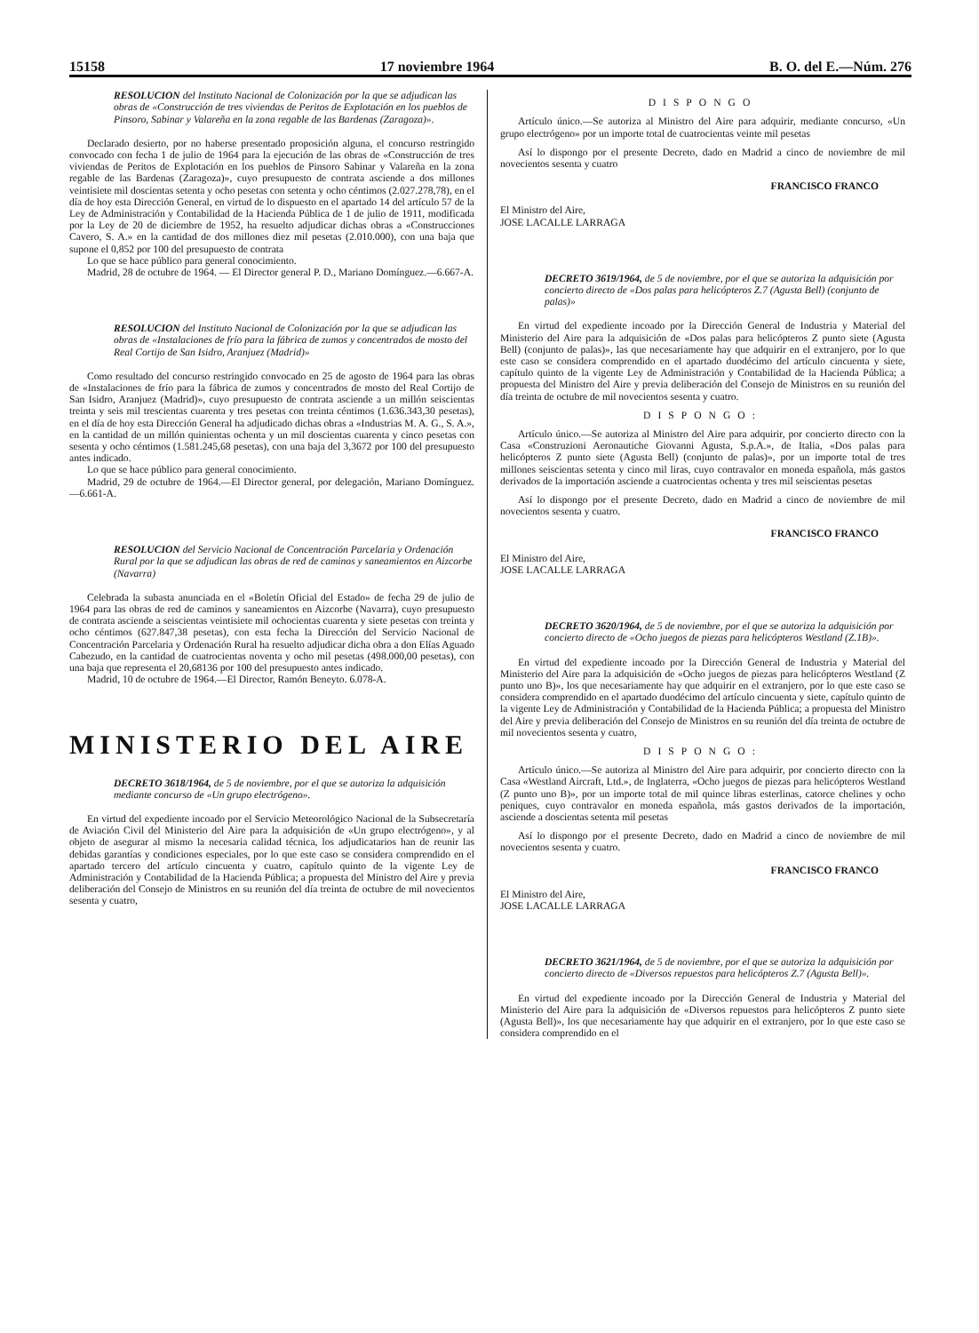15158 17 noviembre 1964 B. O. del E.—Núm. 276
RESOLUCION del Instituto Nacional de Colonización por la que se adjudican las obras de «Construcción de tres viviendas de Peritos de Explotación en los pueblos de Pinsoro, Sabinar y Valareña en la zona regable de las Bardenas (Zaragoza)».
Declarado desierto, por no haberse presentado proposición alguna, el concurso restringido convocado con fecha 1 de julio de 1964 para la ejecución de las obras de «Construcción de tres viviendas de Peritos de Explotación en los pueblos de Pinsoro Sabinar y Valareña en la zona regable de las Bardenas (Zaragoza)», cuyo presupuesto de contrata asciende a dos millones veintisiete mil doscientas setenta y ocho pesetas con setenta y ocho céntimos (2.027.278,78), en el día de hoy esta Dirección General, en virtud de lo dispuesto en el apartado 14 del artículo 57 de la Ley de Administración y Contabilidad de la Hacienda Pública de 1 de julio de 1911, modificada por la Ley de 20 de diciembre de 1952, ha resuelto adjudicar dichas obras a «Construcciones Cavero, S. A.» en la cantidad de dos millones diez mil pesetas (2.010.000), con una baja que supone el 0,852 por 100 del presupuesto de contrata
Lo que se hace público para general conocimiento.
Madrid, 28 de octubre de 1964. — El Director general P. D., Mariano Domínguez.—6.667-A.
RESOLUCION del Instituto Nacional de Colonización por la que se adjudican las obras de «Instalaciones de frío para la fábrica de zumos y concentrados de mosto del Real Cortijo de San Isidro, Aranjuez (Madrid)»
Como resultado del concurso restringido convocado en 25 de agosto de 1964 para las obras de «Instalaciones de frío para la fábrica de zumos y concentrados de mosto del Real Cortijo de San Isidro, Aranjuez (Madrid)», cuyo presupuesto de contrata asciende a un millón seiscientas treinta y seis mil trescientas cuarenta y tres pesetas con treinta céntimos (1.636.343,30 pesetas), en el día de hoy esta Dirección General ha adjudicado dichas obras a «Industrias M. A. G., S. A.», en la cantidad de un millón quinientas ochenta y un mil doscientas cuarenta y cinco pesetas con sesenta y ocho céntimos (1.581.245,68 pesetas), con una baja del 3,3672 por 100 del presupuesto antes indicado.
Lo que se hace público para general conocimiento.
Madrid, 29 de octubre de 1964.—El Director general, por delegación, Mariano Domínguez.—6.661-A.
RESOLUCION del Servicio Nacional de Concentración Parcelaria y Ordenación Rural por la que se adjudican las obras de red de caminos y saneamientos en Aizcorbe (Navarra)
Celebrada la subasta anunciada en el «Boletín Oficial del Estado» de fecha 29 de julio de 1964 para las obras de red de caminos y saneamientos en Aizcorbe (Navarra), cuyo presupuesto de contrata asciende a seiscientas veintisiete mil ochocientas cuarenta y siete pesetas con treinta y ocho céntimos (627.847,38 pesetas), con esta fecha la Dirección del Servicio Nacional de Concentración Parcelaria y Ordenación Rural ha resuelto adjudicar dicha obra a don Elías Aguado Cabezudo, en la cantidad de cuatrocientas noventa y ocho mil pesetas (498.000,00 pesetas), con una baja que representa el 20,68136 por 100 del presupuesto antes indicado.
Madrid, 10 de octubre de 1964.—El Director, Ramón Beneyto. 6.078-A.
MINISTERIO DEL AIRE
DECRETO 3618/1964, de 5 de noviembre, por el que se autoriza la adquisición mediante concurso de «Un grupo electrógeno».
En virtud del expediente incoado por el Servicio Meteorológico Nacional de la Subsecretaría de Aviación Civil del Ministerio del Aire para la adquisición de «Un grupo electrógeno», y al objeto de asegurar al mismo la necesaria calidad técnica, los adjudicatarios han de reunir las debidas garantías y condiciones especiales, por lo que este caso se considera comprendido en el apartado tercero del artículo cincuenta y cuatro, capítulo quinto de la vigente Ley de Administración y Contabilidad de la Hacienda Pública; a propuesta del Ministro del Aire y previa deliberación del Consejo de Ministros en su reunión del día treinta de octubre de mil novecientos sesenta y cuatro,
DISPONGO
Artículo único.—Se autoriza al Ministro del Aire para adquirir, mediante concurso, «Un grupo electrógeno» por un importe total de cuatrocientas veinte mil pesetas
Así lo dispongo por el presente Decreto, dado en Madrid a cinco de noviembre de mil novecientos sesenta y cuatro
FRANCISCO FRANCO
El Ministro del Aire,
JOSE LACALLE LARRAGA
DECRETO 3619/1964, de 5 de noviembre, por el que se autoriza la adquisición por concierto directo de «Dos palas para helicópteros Z.7 (Agusta Bell) (conjunto de palas)»
En virtud del expediente incoado por la Dirección General de Industria y Material del Ministerio del Aire para la adquisición de «Dos palas para helicópteros Z punto siete (Agusta Bell) (conjunto de palas)», las que necesariamente hay que adquirir en el extranjero, por lo que este caso se considera comprendido en el apartado duodécimo del artículo cincuenta y siete, capítulo quinto de la vigente Ley de Administración y Contabilidad de la Hacienda Pública; a propuesta del Ministro del Aire y previa deliberación del Consejo de Ministros en su reunión del día treinta de octubre de mil novecientos sesenta y cuatro.
DISPONGO:
Artículo único.—Se autoriza al Ministro del Aire para adquirir, por concierto directo con la Casa «Construzioni Aeronautiche Giovanni Agusta, S.p.A.», de Italia, «Dos palas para helicópteros Z punto siete (Agusta Bell) (conjunto de palas)», por un importe total de tres millones seiscientas setenta y cinco mil liras, cuyo contravalor en moneda española, más gastos derivados de la importación asciende a cuatrocientas ochenta y tres mil seiscientas pesetas
Así lo dispongo por el presente Decreto, dado en Madrid a cinco de noviembre de mil novecientos sesenta y cuatro.
FRANCISCO FRANCO
El Ministro del Aire,
JOSE LACALLE LARRAGA
DECRETO 3620/1964, de 5 de noviembre, por el que se autoriza la adquisición por concierto directo de «Ocho juegos de piezas para helicópteros Westland (Z.1B)».
En virtud del expediente incoado por la Dirección General de Industria y Material del Ministerio del Aire para la adquisición de «Ocho juegos de piezas para helicópteros Westland (Z punto uno B)», los que necesariamente hay que adquirir en el extranjero, por lo que este caso se considera comprendido en el apartado duodécimo del artículo cincuenta y siete, capítulo quinto de la vigente Ley de Administración y Contabilidad de la Hacienda Pública; a propuesta del Ministro del Aire y previa deliberación del Consejo de Ministros en su reunión del día treinta de octubre de mil novecientos sesenta y cuatro,
DISPONGO:
Artículo único.—Se autoriza al Ministro del Aire para adquirir, por concierto directo con la Casa «Westland Aircraft, Ltd.», de Inglaterra, «Ocho juegos de piezas para helicópteros Westland (Z punto uno B)», por un importe total de mil quince libras esterlinas, catorce chelines y ocho peniques, cuyo contravalor en moneda española, más gastos derivados de la importación, asciende a doscientas setenta mil pesetas
Así lo dispongo por el presente Decreto, dado en Madrid a cinco de noviembre de mil novecientos sesenta y cuatro.
FRANCISCO FRANCO
El Ministro del Aire,
JOSE LACALLE LARRAGA
DECRETO 3621/1964, de 5 de noviembre, por el que se autoriza la adquisición por concierto directo de «Diversos repuestos para helicópteros Z.7 (Agusta Bell)».
En virtud del expediente incoado por la Dirección General de Industria y Material del Ministerio del Aire para la adquisición de «Diversos repuestos para helicópteros Z punto siete (Agusta Bell)», los que necesariamente hay que adquirir en el extranjero, por lo que este caso se considera comprendido en el